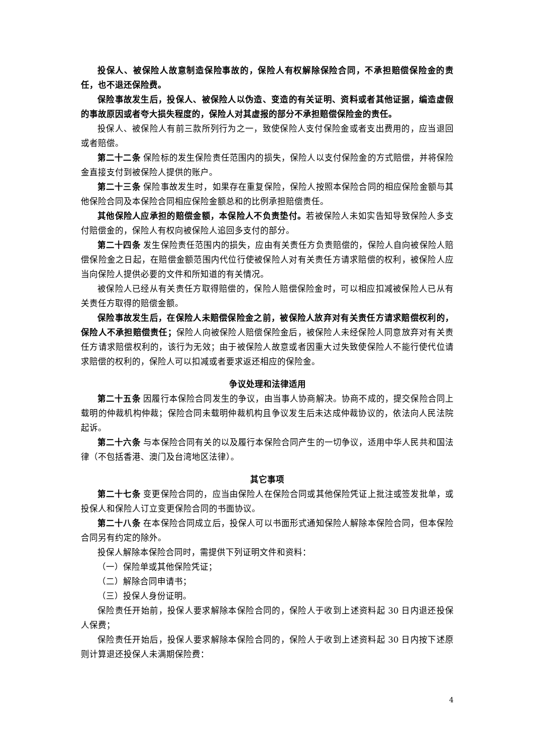投保人、被保险人故意制造保险事故的，保险人有权解除保险合同，不承担赔偿保险金的责任，也不退还保险费。
保险事故发生后，投保人、被保险人以伪造、变造的有关证明、资料或者其他证据，编造虚假的事故原因或者夸大损失程度的，保险人对其虚报的部分不承担赔偿保险金的责任。
投保人、被保险人有前三款所列行为之一，致使保险人支付保险金或者支出费用的，应当退回或者赔偿。
第二十二条 保险标的发生保险责任范围内的损失，保险人以支付保险金的方式赔偿，并将保险金直接支付到被保险人提供的账户。
第二十三条 保险事故发生时，如果存在重复保险，保险人按照本保险合同的相应保险金额与其他保险合同及本保险合同相应保险金额总和的比例承担赔偿责任。
其他保险人应承担的赔偿金额，本保险人不负责垫付。若被保险人未如实告知导致保险人多支付赔偿金的，保险人有权向被保险人追回多支付的部分。
第二十四条 发生保险责任范围内的损失，应由有关责任方负责赔偿的，保险人自向被保险人赔偿保险金之日起，在赔偿金额范围内代位行使被保险人对有关责任方请求赔偿的权利，被保险人应当向保险人提供必要的文件和所知道的有关情况。
被保险人已经从有关责任方取得赔偿的，保险人赔偿保险金时，可以相应扣减被保险人已从有关责任方取得的赔偿金额。
保险事故发生后，在保险人未赔偿保险金之前，被保险人放弃对有关责任方请求赔偿权利的，保险人不承担赔偿责任；保险人向被保险人赔偿保险金后，被保险人未经保险人同意放弃对有关责任方请求赔偿权利的，该行为无效；由于被保险人故意或者因重大过失致使保险人不能行使代位请求赔偿的权利的，保险人可以扣减或者要求返还相应的保险金。
争议处理和法律适用
第二十五条 因履行本保险合同发生的争议，由当事人协商解决。协商不成的，提交保险合同上载明的仲裁机构仲裁；保险合同未载明仲裁机构且争议发生后未达成仲裁协议的，依法向人民法院起诉。
第二十六条 与本保险合同有关的以及履行本保险合同产生的一切争议，适用中华人民共和国法律（不包括香港、澳门及台湾地区法律）。
其它事项
第二十七条 变更保险合同的，应当由保险人在保险合同或其他保险凭证上批注或签发批单，或投保人和保险人订立变更保险合同的书面协议。
第二十八条 在本保险合同成立后，投保人可以书面形式通知保险人解除本保险合同，但本保险合同另有约定的除外。
投保人解除本保险合同时，需提供下列证明文件和资料：
（一）保险单或其他保险凭证；
（二）解除合同申请书；
（三）投保人身份证明。
保险责任开始前，投保人要求解除本保险合同的，保险人于收到上述资料起 30 日内退还投保人保费；
保险责任开始后，投保人要求解除本保险合同的，保险人于收到上述资料起 30 日内按下述原则计算退还投保人未满期保险费：
4